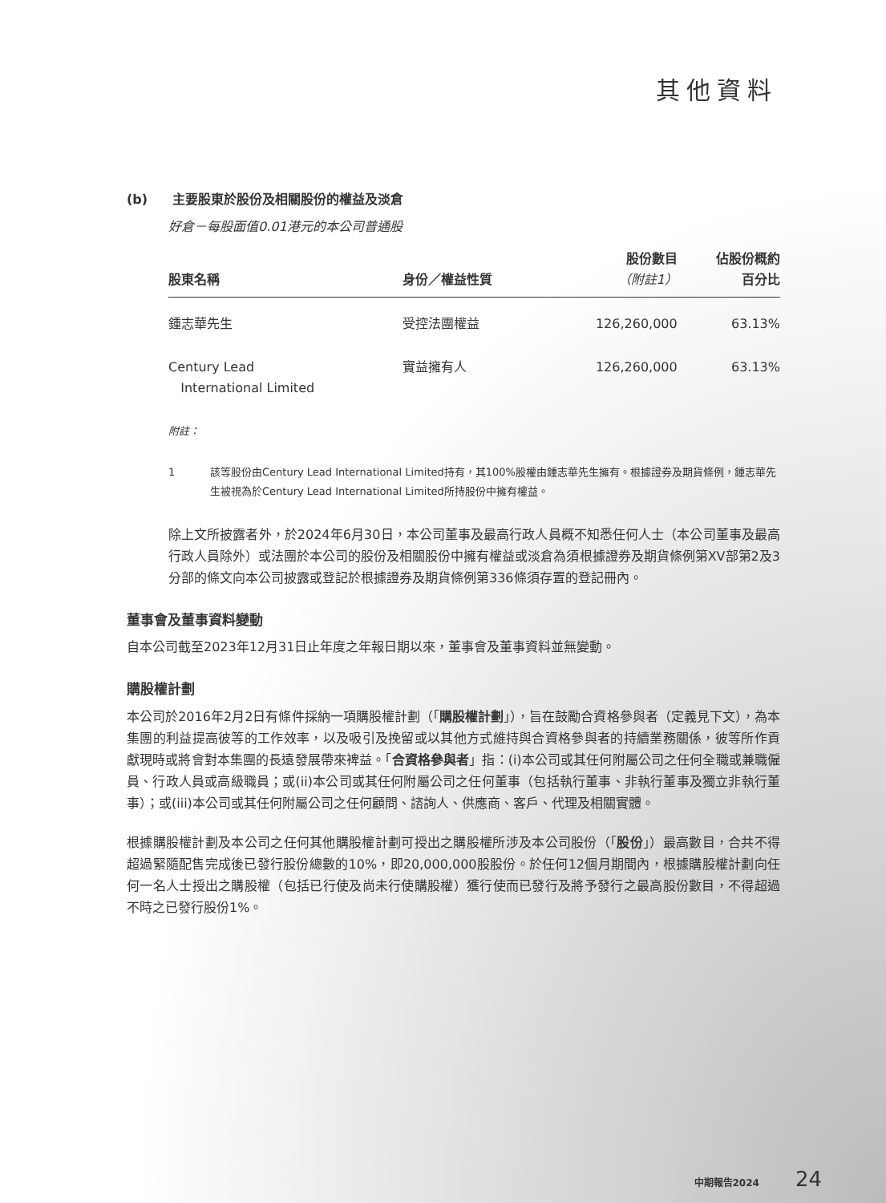其他資料
(b) 主要股東於股份及相關股份的權益及淡倉
好倉－每股面值0.01港元的本公司普通股
| 股東名稱 | 身份／權益性質 | 股份數目 （附註1） | 佔股份概約 百分比 |
| --- | --- | --- | --- |
| 鍾志華先生 | 受控法團權益 | 126,260,000 | 63.13% |
| Century Lead International Limited | 實益擁有人 | 126,260,000 | 63.13% |
附註：
1 該等股份由Century Lead International Limited持有，其100%股權由鍾志華先生擁有。根據證券及期貨條例，鍾志華先生被視為於Century Lead International Limited所持股份中擁有權益。
除上文所披露者外，於2024年6月30日，本公司董事及最高行政人員概不知悉任何人士（本公司董事及最高行政人員除外）或法團於本公司的股份及相關股份中擁有權益或淡倉為須根據證券及期貨條例第XV部第2及3分部的條文向本公司披露或登記於根據證券及期貨條例第336條須存置的登記冊內。
董事會及董事資料變動
自本公司截至2023年12月31日止年度之年報日期以來，董事會及董事資料並無變動。
購股權計劃
本公司於2016年2月2日有條件採納一項購股權計劃（「購股權計劃」），旨在鼓勵合資格參與者（定義見下文），為本集團的利益提高彼等的工作效率，以及吸引及挽留或以其他方式維持與合資格參與者的持續業務關係，彼等所作貢獻現時或將會對本集團的長遠發展帶來裨益。「合資格參與者」指：(i)本公司或其任何附屬公司之任何全職或兼職僱員、行政人員或高級職員；或(ii)本公司或其任何附屬公司之任何董事（包括執行董事、非執行董事及獨立非執行董事）；或(iii)本公司或其任何附屬公司之任何顧問、諮詢人、供應商、客戶、代理及相關實體。
根據購股權計劃及本公司之任何其他購股權計劃可授出之購股權所涉及本公司股份（「股份」）最高數目，合共不得超過緊隨配售完成後已發行股份總數的10%，即20,000,000股股份。於任何12個月期間內，根據購股權計劃向任何一名人士授出之購股權（包括已行使及尚未行使購股權）獲行使而已發行及將予發行之最高股份數目，不得超過不時之已發行股份1%。
中期報告2024 24